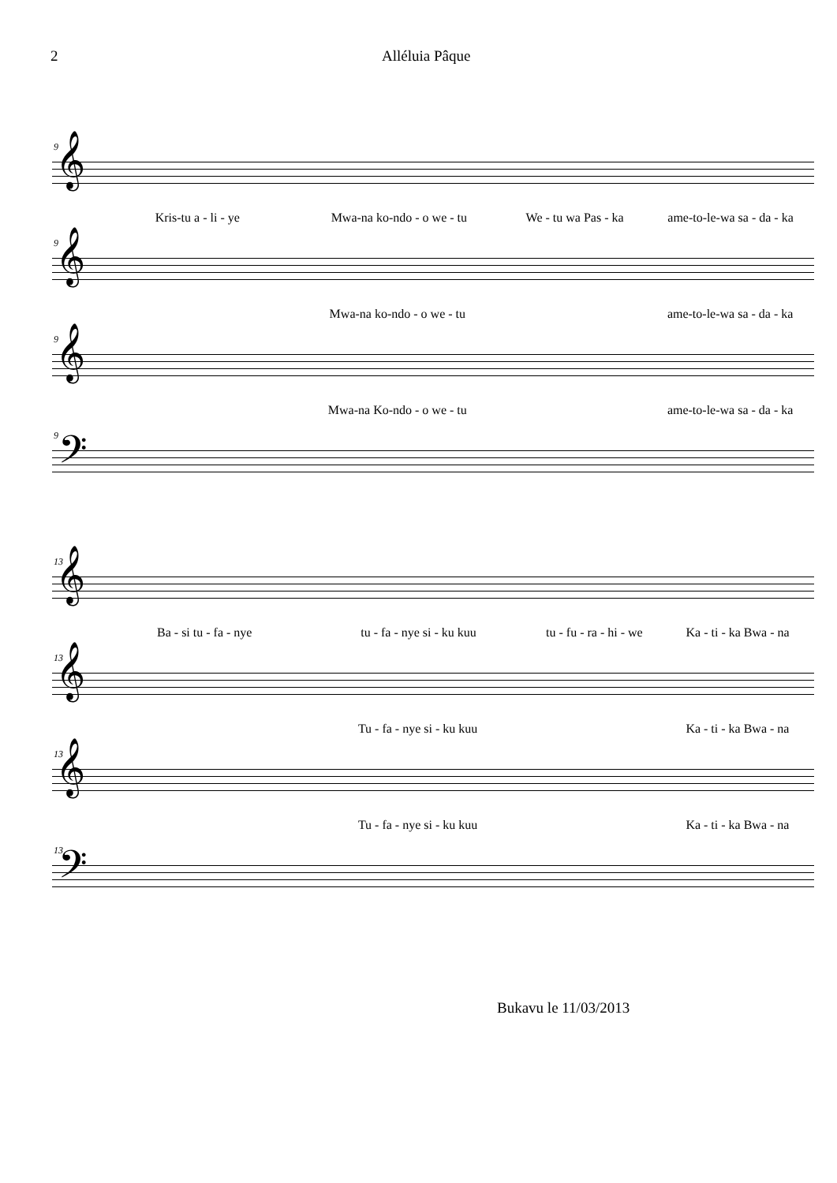2 Alléluia Pâque
9
𝄞
Kris-tu a - li - ye Mwa-na ko-ndo - o we - tu We - tu wa Pas - ka
ame-to-le-wa sa - da - ka
9
𝄞
Mwa-na ko-ndo - o we - tu
ame-to-le-wa sa - da - ka
9
𝄞
Mwa-na Ko-ndo - o we - tu
ame-to-le-wa sa - da - ka
9
𝄢
13
𝄞
Ba - si tu - fa - nye tu - fa - nye si - ku kuu
tu - fu - ra - hi - we
Ka - ti - ka Bwa - na
13
𝄞
Tu - fa - nye si - ku kuu
Ka - ti - ka Bwa - na
13
𝄞
Tu - fa - nye si - ku kuu
Ka - ti - ka Bwa - na
13
𝄢
Bukavu le 11/03/2013